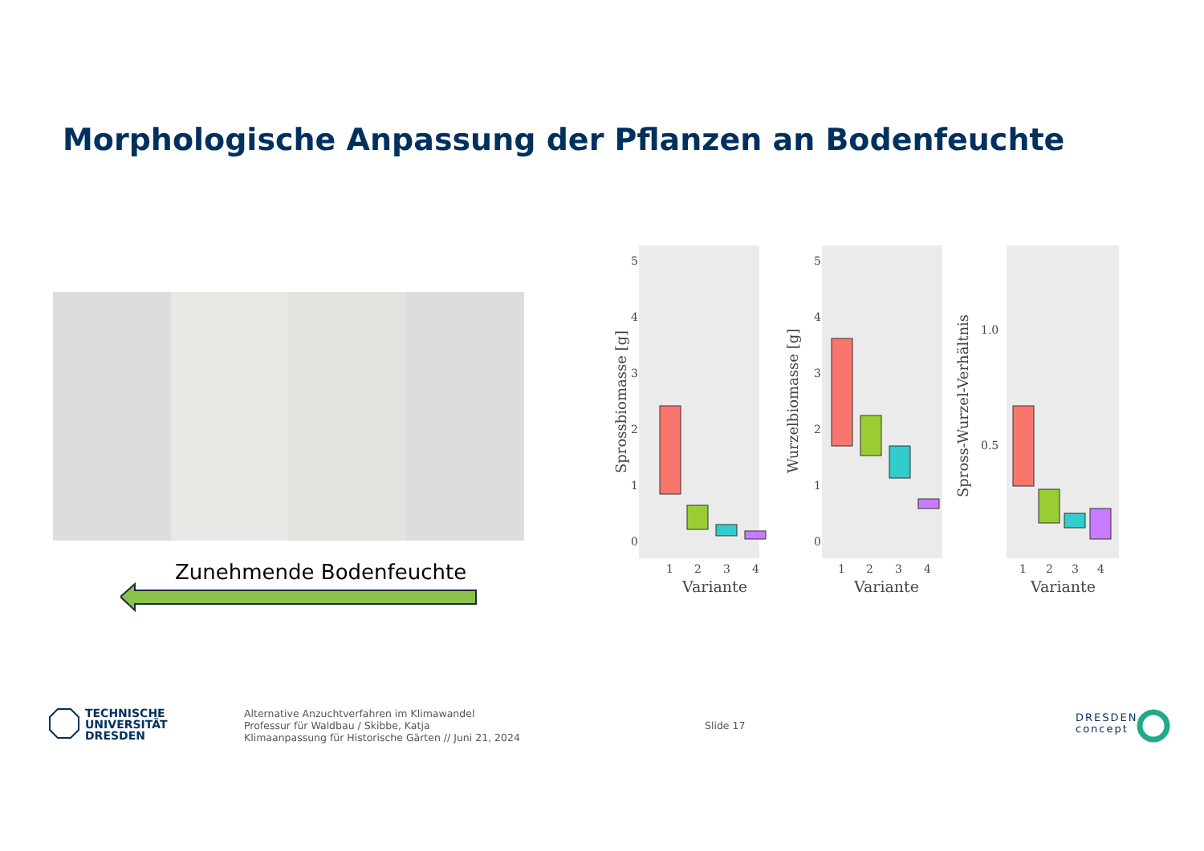Morphologische Anpassung der Pflanzen an Bodenfeuchte
Zunehmende Bodenfeuchte
5
4
3
2
1
0
5
4
3
2
1
0
1.0
0.5
1
2
3
4
1
2
3
4
1
2
3
4
Variante
Variante
Variante
Sprossbiomasse [g]
Wurzelbiomasse [g]
Spross-Wurzel-Verhältnis
TECHNISCHE
UNIVERSITÄT
DRESDEN
Alternative Anzuchtverfahren im Klimawandel
Professur für Waldbau / Skibbe, Katja
Klimaanpassung für Historische Gärten // Juni 21, 2024
Slide 17
DRESDEN
concept